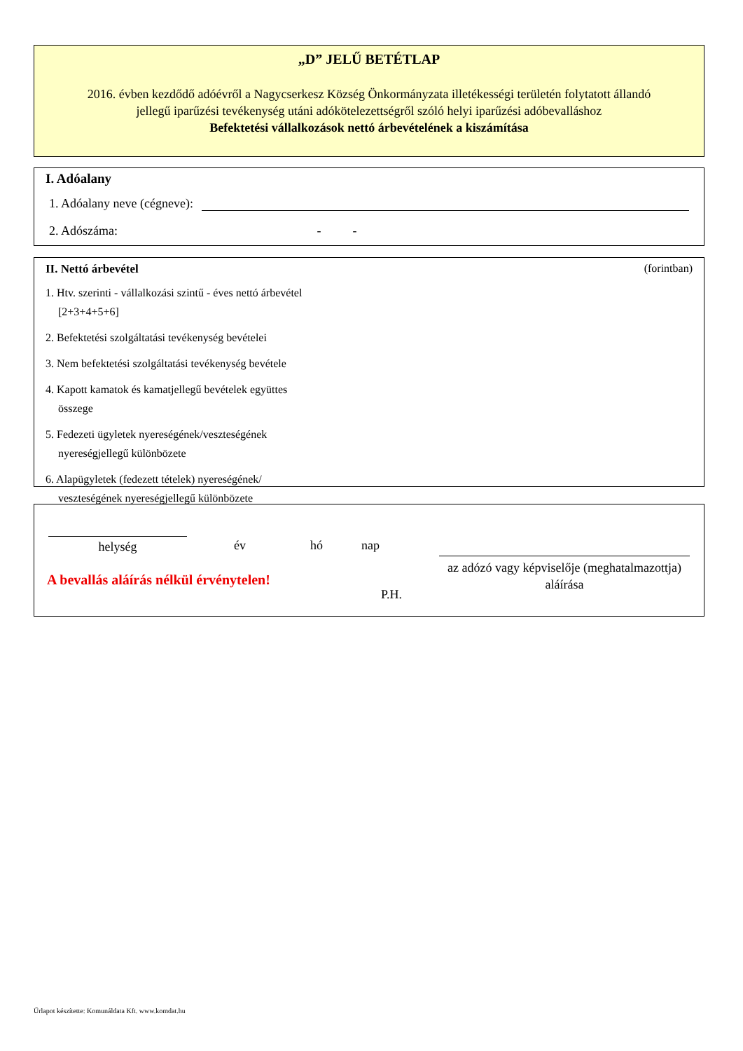„D” JELŰ BETÉTLAP
2016. évben kezdődő adóévről a Nagycserkesz Község Önkormányzata illetékességi területén folytatott állandó jellegű iparűzési tevékenység utáni adókötelezettségről szóló helyi iparűzési adóbevalláshoz
Befektetési vállalkozások nettó árbevételének a kiszámítása
I. Adóalany
1. Adóalany neve (cégneve):
2. Adószáma: - -
II. Nettó árbevétel (forintban)
1. Htv. szerinti - vállalkozási szintű - éves nettó árbevétel
[2+3+4+5+6]
2. Befektetési szolgáltatási tevékenység bevételei
3. Nem befektetési szolgáltatási tevékenység bevétele
4. Kapott kamatok és kamatjellegű bevételek együttes
összege
5. Fedezeti ügyletek nyereségének/veszteségének
nyereségjellegű különbözete
6. Alapügyletek (fedezett tételek) nyereségének/
veszteségének nyereségjellegű különbözete
helység év hó nap
az adózó vagy képviselője (meghatalmazottja)
aláírása
A bevallás aláírás nélkül érvénytelen!
P.H.
Űrlapot készítette: Komunáldata Kft. www.komdat.hu